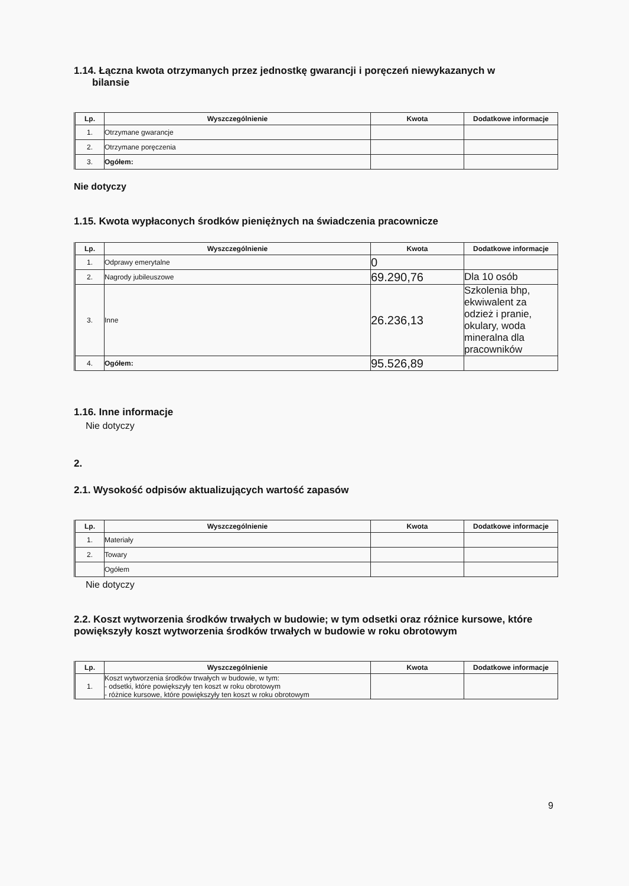1.14. Łączna kwota otrzymanych przez jednostkę gwarancji i poręczeń niewykazanych w
bilansie
| Lp. | Wyszczególnienie | Kwota | Dodatkowe informacje |
| --- | --- | --- | --- |
| 1. | Otrzymane gwarancje | | |
| 2. | Otrzymane poręczenia | | |
| 3. | Ogółem: | | |
Nie dotyczy
1.15. Kwota wypłaconych środków pieniężnych na świadczenia pracownicze
| Lp. | Wyszczególnienie | Kwota | Dodatkowe informacje |
| --- | --- | --- | --- |
| 1. | Odprawy emerytalne | 0 | |
| 2. | Nagrody jubileuszowe | 69.290,76 | Dla 10 osób |
| 3. | Inne | 26.236,13 | Szkolenia bhp, ekwiwalent za odzież i pranie, okulary, woda mineralna dla pracowników |
| 4. | Ogółem: | 95.526,89 | |
1.16. Inne informacje
Nie dotyczy
2.
2.1. Wysokość odpisów aktualizujących wartość zapasów
| Lp. | Wyszczególnienie | Kwota | Dodatkowe informacje |
| --- | --- | --- | --- |
| 1. | Materiały | | |
| 2. | Towary | | |
| | Ogółem | | |
Nie dotyczy
2.2. Koszt wytworzenia środków trwałych w budowie; w tym odsetki oraz różnice kursowe, które powiększyły koszt wytworzenia środków trwałych w budowie w roku obrotowym
| Lp. | Wyszczególnienie | Kwota | Dodatkowe informacje |
| --- | --- | --- | --- |
| 1. | Koszt wytworzenia środków trwałych w budowie, w tym: - odsetki, które powiększyły ten koszt w roku obrotowym - różnice kursowe, które powiększyły ten koszt w roku obrotowym | | |
9